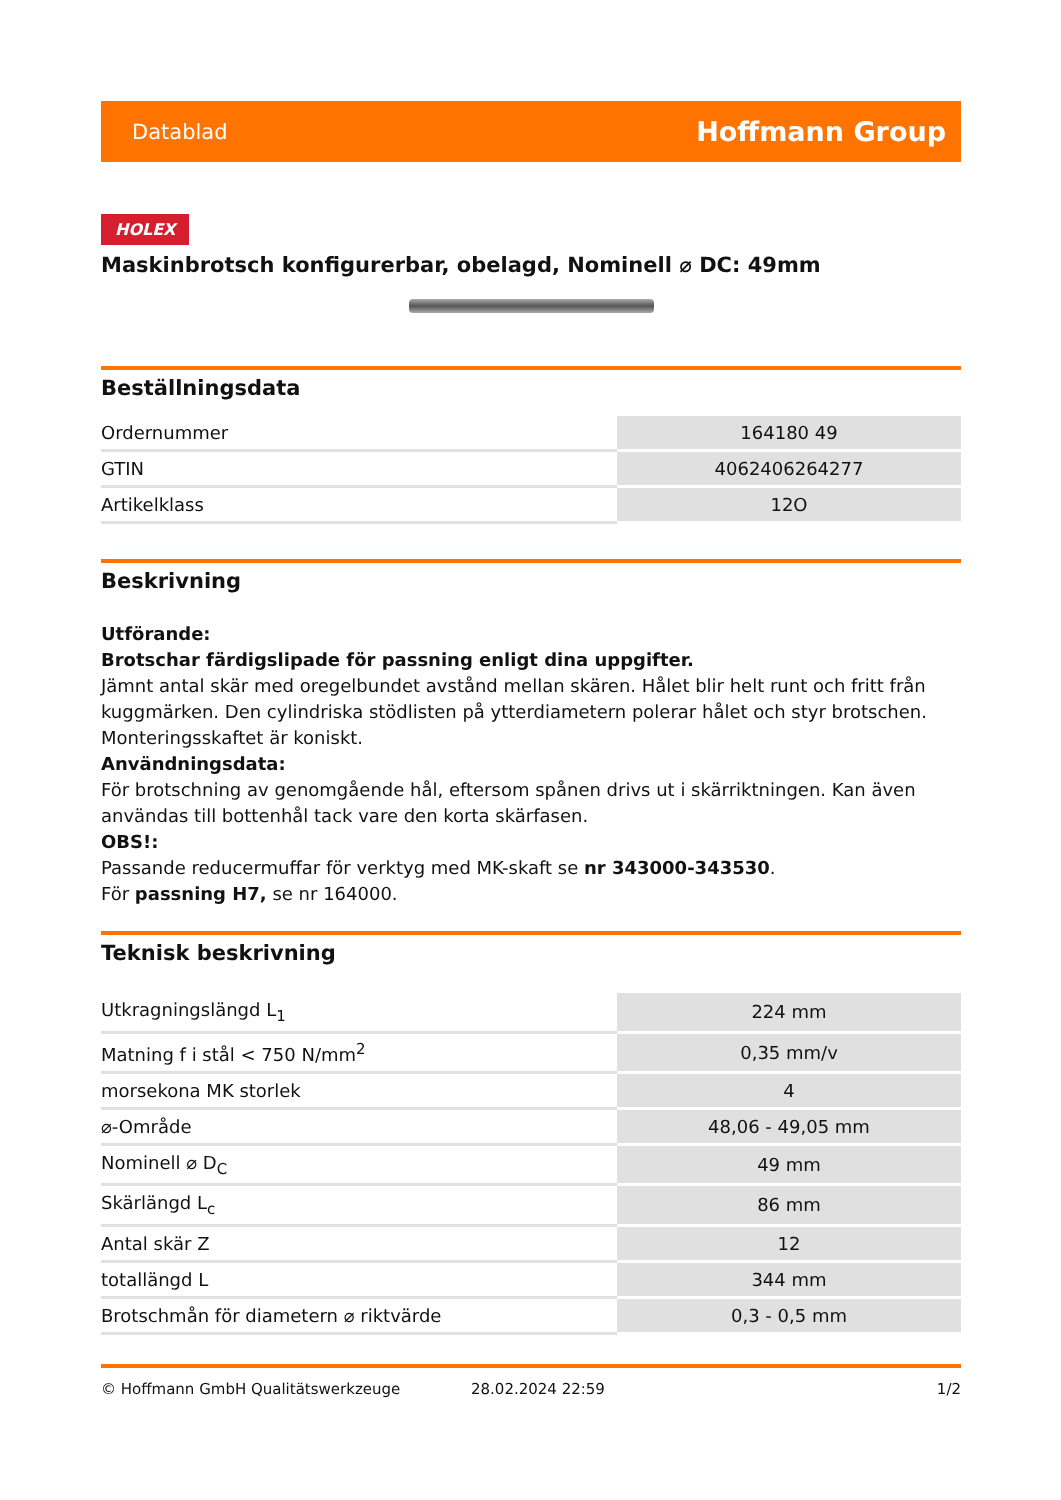Datablad Hoffmann Group
HOLEX
Maskinbrotsch konfigurerbar, obelagd, Nominell ⌀ DC: 49mm
Beställningsdata
| Ordernummer | 164180 49 |
| GTIN | 4062406264277 |
| Artikelklass | 12O |
Beskrivning
Utförande:
Brotschar färdigslipade för passning enligt dina uppgifter.
Jämnt antal skär med oregelbundet avstånd mellan skären. Hålet blir helt runt och fritt från kuggmärken. Den cylindriska stödlisten på ytterdiametern polerar hålet och styr brotschen. Monteringsskaftet är koniskt.
Användningsdata:
För brotschning av genomgående hål, eftersom spånen drivs ut i skärriktningen. Kan även användas till bottenhål tack vare den korta skärfasen.
OBS!:
Passande reducermuffar för verktyg med MK-skaft se nr 343000-343530.
För passning H7, se nr 164000.
Teknisk beskrivning
| Utkragningslängd L<sub>1</sub> | 224 mm |
| Matning f i stål < 750 N/mm<sup>2</sup> | 0,35 mm/v |
| morsekona MK storlek | 4 |
| ⌀-Område | 48,06 - 49,05 mm |
| Nominell ⌀ D<sub>C</sub> | 49 mm |
| Skärlängd L<sub>c</sub> | 86 mm |
| Antal skär Z | 12 |
| totallängd L | 344 mm |
| Brotschmån för diametern ⌀ riktvärde | 0,3 - 0,5 mm |
© Hoffmann GmbH Qualitätswerkzeuge 28.02.2024 22:59 1/2